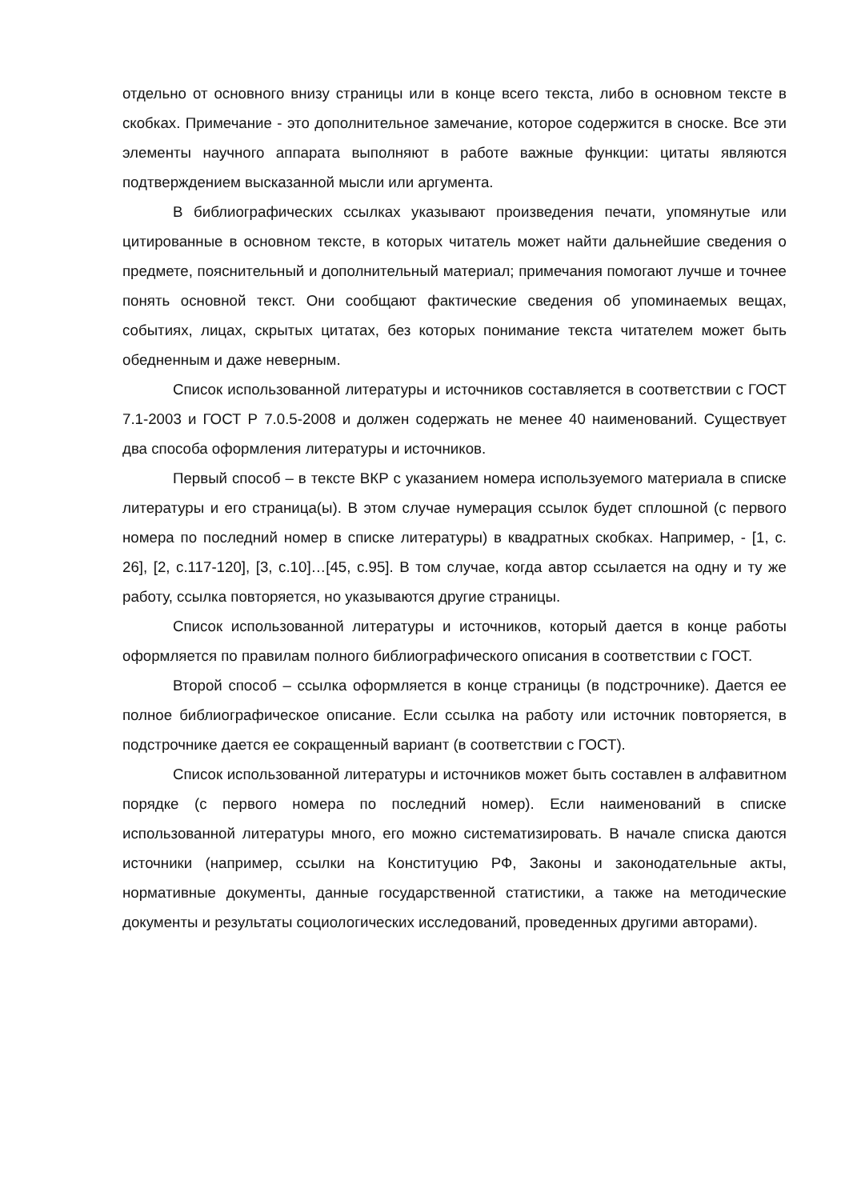отдельно от основного внизу страницы или в конце всего текста, либо в основном тексте в скобках. Примечание - это дополнительное замечание, которое содержится в сноске. Все эти элементы научного аппарата выполняют в работе важные функции: цитаты являются подтверждением высказанной мысли или аргумента.
В библиографических ссылках указывают произведения печати, упомянутые или цитированные в основном тексте, в которых читатель может найти дальнейшие сведения о предмете, пояснительный и дополнительный материал; примечания помогают лучше и точнее понять основной текст. Они сообщают фактические сведения об упоминаемых вещах, событиях, лицах, скрытых цитатах, без которых понимание текста читателем может быть обедненным и даже неверным.
Список использованной литературы и источников составляется в соответствии с ГОСТ 7.1-2003 и ГОСТ Р 7.0.5-2008 и должен содержать не менее 40 наименований. Существует два способа оформления литературы и источников.
Первый способ – в тексте ВКР с указанием номера используемого материала в списке литературы и его страница(ы). В этом случае нумерация ссылок будет сплошной (с первого номера по последний номер в списке литературы) в квадратных скобках. Например, - [1, с. 26], [2, с.117-120], [3, с.10]…[45, с.95]. В том случае, когда автор ссылается на одну и ту же работу, ссылка повторяется, но указываются другие страницы.
Список использованной литературы и источников, который дается в конце работы оформляется по правилам полного библиографического описания в соответствии с ГОСТ.
Второй способ – ссылка оформляется в конце страницы (в подстрочнике). Дается ее полное библиографическое описание. Если ссылка на работу или источник повторяется, в подстрочнике дается ее сокращенный вариант (в соответствии с ГОСТ).
Список использованной литературы и источников может быть составлен в алфавитном порядке (с первого номера по последний номер). Если наименований в списке использованной литературы много, его можно систематизировать. В начале списка даются источники (например, ссылки на Конституцию РФ, Законы и законодательные акты, нормативные документы, данные государственной статистики, а также на методические документы и результаты социологических исследований, проведенных другими авторами).